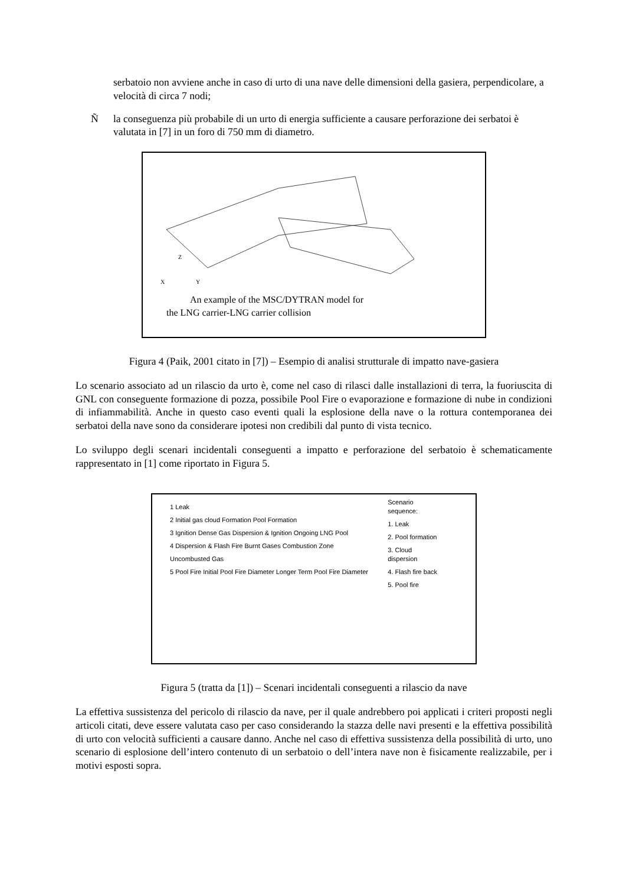serbatoio non avviene anche in caso di urto di una nave delle dimensioni della gasiera, perpendicolare, a velocità di circa 7 nodi;
Ñla conseguenza più probabile di un urto di energia sufficiente a causare perforazione dei serbatoi è valutata in [7] in un foro di 750 mm di diametro.
Z
X
Y
An example of the MSC/DYTRAN model for
the LNG carrier-LNG carrier collision
Figura 4 (Paik, 2001 citato in [7]) – Esempio di analisi strutturale di impatto nave-gasiera
Lo scenario associato ad un rilascio da urto è, come nel caso di rilasci dalle installazioni di terra, la fuoriuscita di GNL con conseguente formazione di pozza, possibile Pool Fire o evaporazione e formazione di nube in condizioni di infiammabilità. Anche in questo caso eventi quali la esplosione della nave o la rottura contemporanea dei serbatoi della nave sono da considerare ipotesi non credibili dal punto di vista tecnico.
Lo sviluppo degli scenari incidentali conseguenti a impatto e perforazione del serbatoio è schematicamente rappresentato in [1] come riportato in Figura 5.
1 Leak
2 Initial gas cloud Formation Pool Formation
3 Ignition Dense Gas Dispersion & Ignition Ongoing LNG Pool
4 Dispersion & Flash Fire Burnt Gases Combustion Zone Uncombusted Gas
5 Pool Fire Initial Pool Fire Diameter Longer Term Pool Fire Diameter
Scenario sequence:
1. Leak
2. Pool formation
3. Cloud dispersion
4. Flash fire back
5. Pool fire
Figura 5 (tratta da [1]) – Scenari incidentali conseguenti a rilascio da nave
La effettiva sussistenza del pericolo di rilascio da nave, per il quale andrebbero poi applicati i criteri proposti negli articoli citati, deve essere valutata caso per caso considerando la stazza delle navi presenti e la effettiva possibilità di urto con velocità sufficienti a causare danno. Anche nel caso di effettiva sussistenza della possibilità di urto, uno scenario di esplosione dell’intero contenuto di un serbatoio o dell’intera nave non è fisicamente realizzabile, per i motivi esposti sopra.